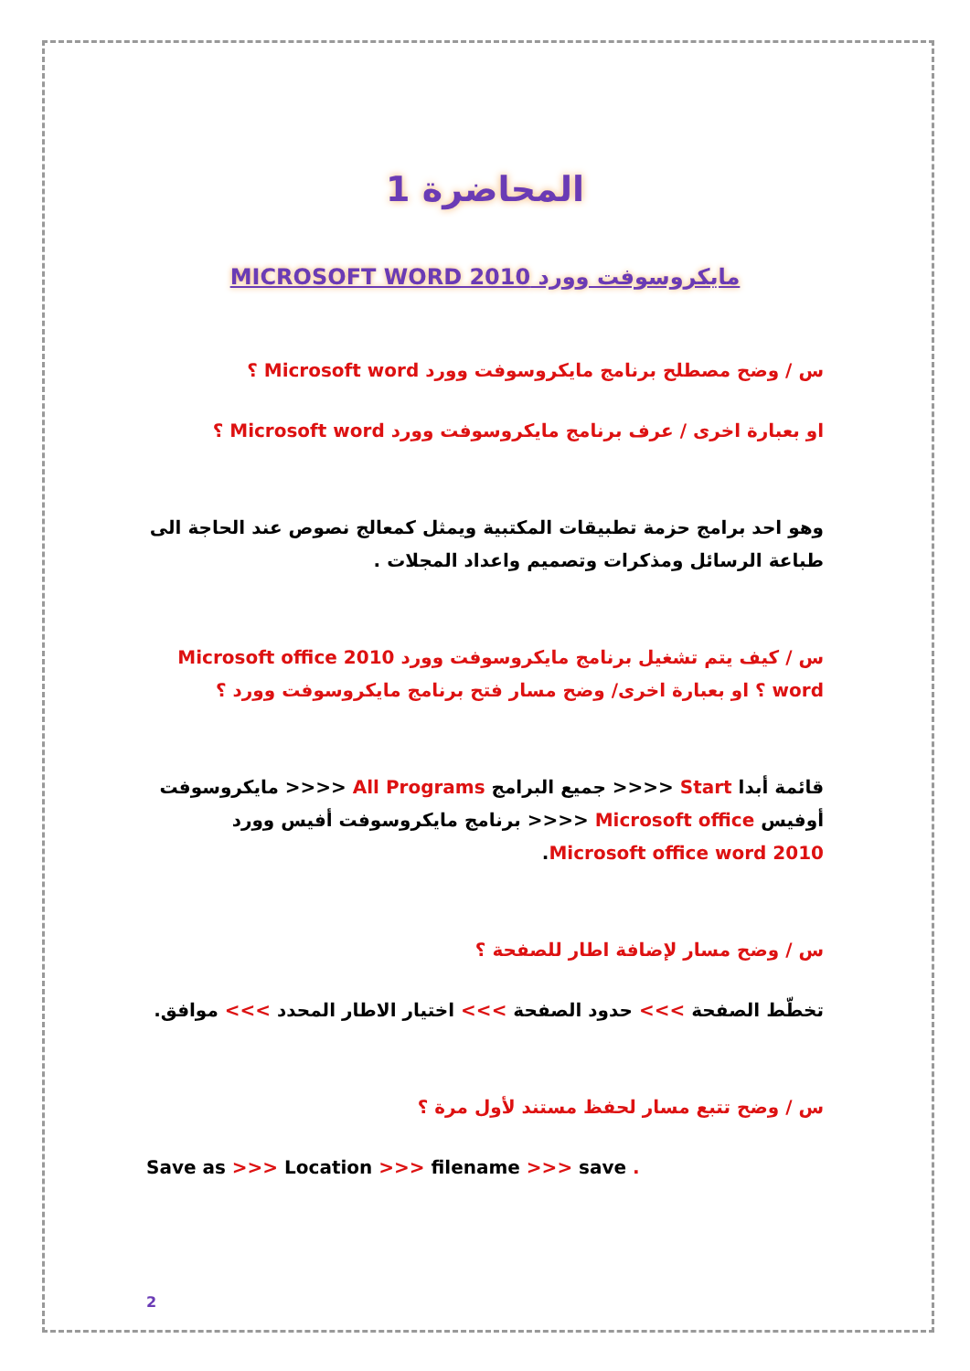المحاضرة 1
مايكروسوفت وورد MICROSOFT WORD 2010
س / وضح مصطلح برنامج مايكروسوفت وورد Microsoft word ؟
او بعبارة اخرى / عرف برنامج مايكروسوفت وورد Microsoft word ؟
وهو احد برامج حزمة تطبيقات المكتبية ويمثل كمعالج نصوص عند الحاجة الى طباعة الرسائل ومذكرات وتصميم واعداد المجلات .
س / كيف يتم تشغيل برنامج مايكروسوفت وورد Microsoft office 2010 word ؟ او بعبارة اخرى/ وضح مسار فتح برنامج مايكروسوفت وورد ؟
قائمة أبدا Start <<<< جميع البرامج All Programs <<<< مايكروسوفت أوفيس Microsoft office <<<< برنامج مايكروسوفت أفيس وورد Microsoft office word 2010.
س / وضح مسار لإضافة اطار للصفحة ؟
تخطّط الصفحة >>> حدود الصفحة >>> اختيار الاطار المحدد >>> موافق.
س / وضح تتبع مسار لحفظ مستند لأول مرة ؟
Save as >>> Location >>> filename >>> save .
2